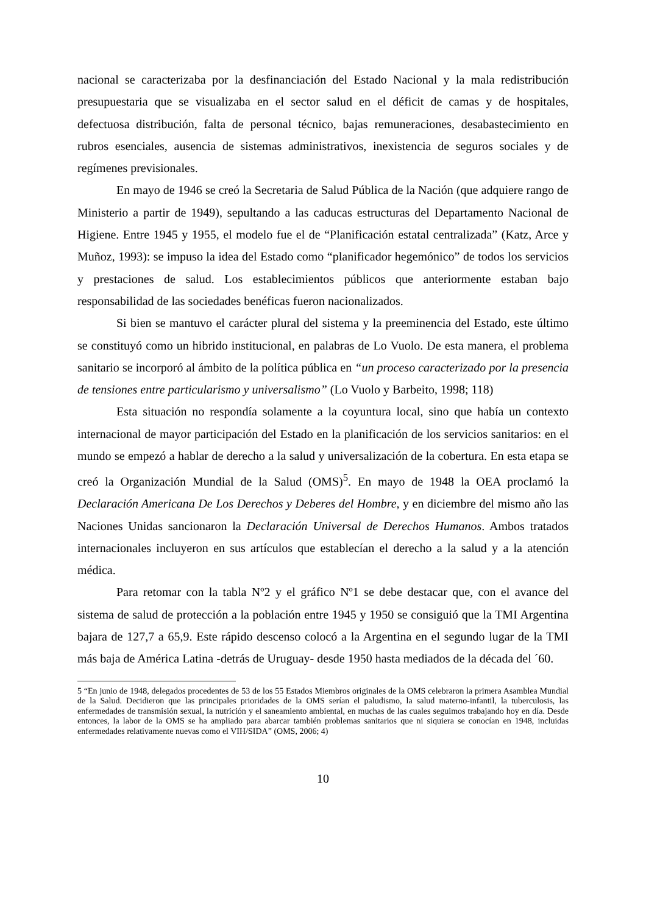nacional se caracterizaba por la desfinanciación del Estado Nacional y la mala redistribución presupuestaria que se visualizaba en el sector salud en el déficit de camas y de hospitales, defectuosa distribución, falta de personal técnico, bajas remuneraciones, desabastecimiento en rubros esenciales, ausencia de sistemas administrativos, inexistencia de seguros sociales y de regímenes previsionales.
En mayo de 1946 se creó la Secretaria de Salud Pública de la Nación (que adquiere rango de Ministerio a partir de 1949), sepultando a las caducas estructuras del Departamento Nacional de Higiene. Entre 1945 y 1955, el modelo fue el de “Planificación estatal centralizada” (Katz, Arce y Muñoz, 1993): se impuso la idea del Estado como “planificador hegemónico” de todos los servicios y prestaciones de salud. Los establecimientos públicos que anteriormente estaban bajo responsabilidad de las sociedades benéficas fueron nacionalizados.
Si bien se mantuvo el carácter plural del sistema y la preeminencia del Estado, este último se constituyó como un hibrido institucional, en palabras de Lo Vuolo. De esta manera, el problema sanitario se incorporó al ámbito de la política pública en “un proceso caracterizado por la presencia de tensiones entre particularismo y universalismo” (Lo Vuolo y Barbeito, 1998; 118)
Esta situación no respondía solamente a la coyuntura local, sino que había un contexto internacional de mayor participación del Estado en la planificación de los servicios sanitarios: en el mundo se empezó a hablar de derecho a la salud y universalización de la cobertura. En esta etapa se creó la Organización Mundial de la Salud (OMS)<sup>5</sup>. En mayo de 1948 la OEA proclamó la Declaración Americana De Los Derechos y Deberes del Hombre, y en diciembre del mismo año las Naciones Unidas sancionaron la Declaración Universal de Derechos Humanos. Ambos tratados internacionales incluyeron en sus artículos que establecían el derecho a la salud y a la atención médica.
Para retomar con la tabla Nº2 y el gráfico Nº1 se debe destacar que, con el avance del sistema de salud de protección a la población entre 1945 y 1950 se consiguió que la TMI Argentina bajara de 127,7 a 65,9. Este rápido descenso colocó a la Argentina en el segundo lugar de la TMI más baja de América Latina -detrás de Uruguay- desde 1950 hasta mediados de la década del ´60.
5 “En junio de 1948, delegados procedentes de 53 de los 55 Estados Miembros originales de la OMS celebraron la primera Asamblea Mundial de la Salud. Decidieron que las principales prioridades de la OMS serían el paludismo, la salud materno-infantil, la tuberculosis, las enfermedades de transmisión sexual, la nutrición y el saneamiento ambiental, en muchas de las cuales seguimos trabajando hoy en día. Desde entonces, la labor de la OMS se ha ampliado para abarcar también problemas sanitarios que ni siquiera se conocían en 1948, incluidas enfermedades relativamente nuevas como el VIH/SIDA” (OMS, 2006; 4)
10